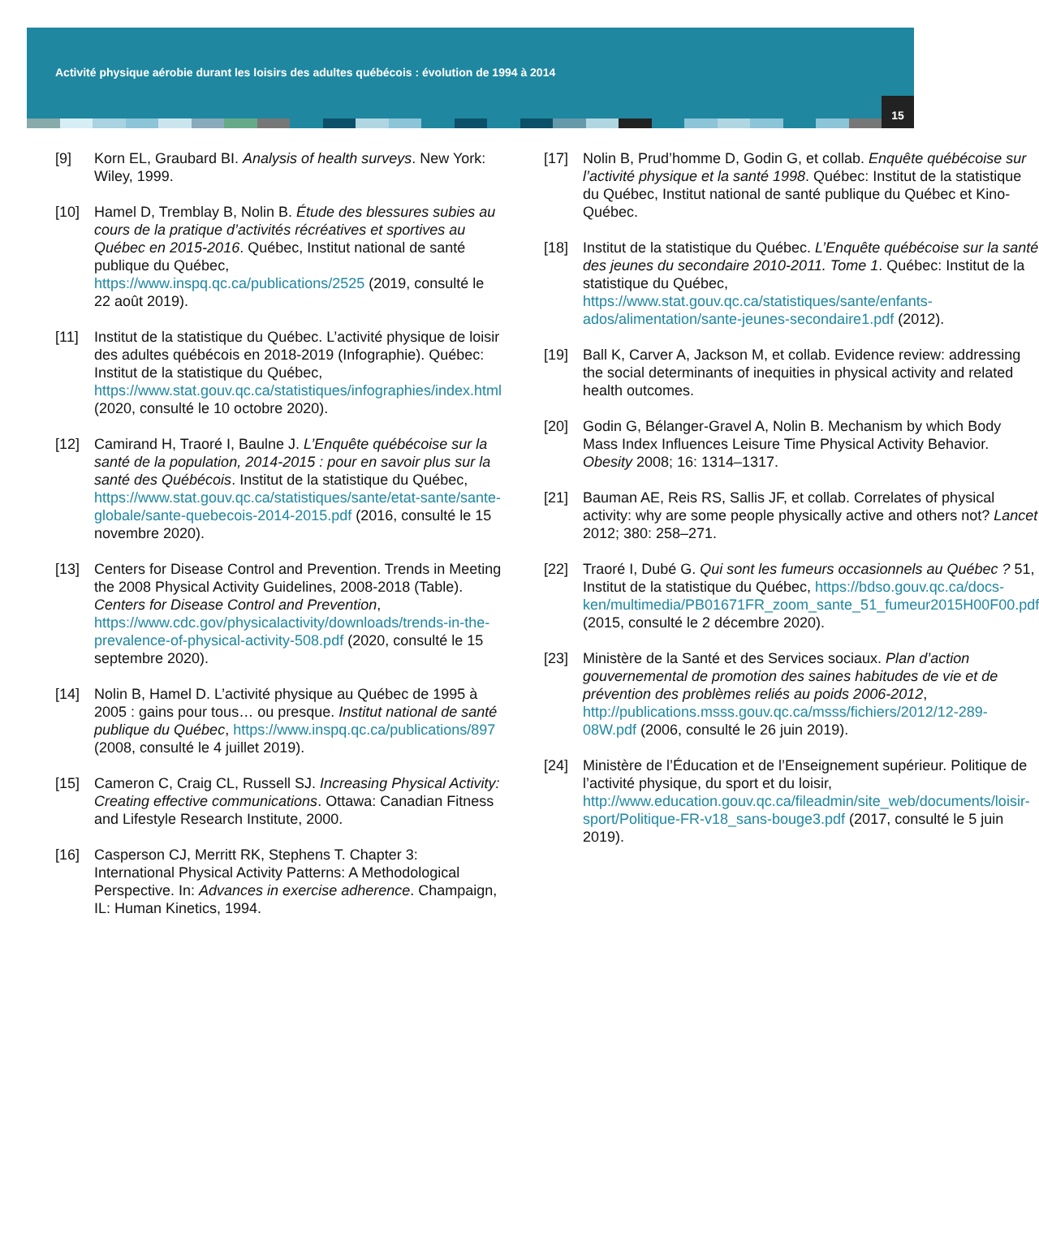Activité physique aérobie durant les loisirs des adultes québécois : évolution de 1994 à 2014
15
[9] Korn EL, Graubard BI. Analysis of health surveys. New York: Wiley, 1999.
[10] Hamel D, Tremblay B, Nolin B. Étude des blessures subies au cours de la pratique d’activités récréatives et sportives au Québec en 2015-2016. Québec, Institut national de santé publique du Québec, https://www.inspq.qc.ca/publications/2525 (2019, consulté le 22 août 2019).
[11] Institut de la statistique du Québec. L’activité physique de loisir des adultes québécois en 2018-2019 (Infographie). Québec: Institut de la statistique du Québec, https://www.stat.gouv.qc.ca/statistiques/infographies/index.html (2020, consulté le 10 octobre 2020).
[12] Camirand H, Traoré I, Baulne J. L’Enquête québécoise sur la santé de la population, 2014-2015 : pour en savoir plus sur la santé des Québécois. Institut de la statistique du Québec, https://www.stat.gouv.qc.ca/statistiques/sante/etat-sante/sante-globale/sante-quebecois-2014-2015.pdf (2016, consulté le 15 novembre 2020).
[13] Centers for Disease Control and Prevention. Trends in Meeting the 2008 Physical Activity Guidelines, 2008-2018 (Table). Centers for Disease Control and Prevention, https://www.cdc.gov/physicalactivity/downloads/trends-in-the-prevalence-of-physical-activity-508.pdf (2020, consulté le 15 septembre 2020).
[14] Nolin B, Hamel D. L’activité physique au Québec de 1995 à 2005 : gains pour tous… ou presque. Institut national de santé publique du Québec, https://www.inspq.qc.ca/publications/897 (2008, consulté le 4 juillet 2019).
[15] Cameron C, Craig CL, Russell SJ. Increasing Physical Activity: Creating effective communications. Ottawa: Canadian Fitness and Lifestyle Research Institute, 2000.
[16] Casperson CJ, Merritt RK, Stephens T. Chapter 3: International Physical Activity Patterns: A Methodological Perspective. In: Advances in exercise adherence. Champaign, IL: Human Kinetics, 1994.
[17] Nolin B, Prud’homme D, Godin G, et collab. Enquête québécoise sur l’activité physique et la santé 1998. Québec: Institut de la statistique du Québec, Institut national de santé publique du Québec et Kino-Québec.
[18] Institut de la statistique du Québec. L’Enquête québécoise sur la santé des jeunes du secondaire 2010-2011. Tome 1. Québec: Institut de la statistique du Québec, https://www.stat.gouv.qc.ca/statistiques/sante/enfants-ados/alimentation/sante-jeunes-secondaire1.pdf (2012).
[19] Ball K, Carver A, Jackson M, et collab. Evidence review: addressing the social determinants of inequities in physical activity and related health outcomes.
[20] Godin G, Bélanger-Gravel A, Nolin B. Mechanism by which Body Mass Index Influences Leisure Time Physical Activity Behavior. Obesity 2008; 16: 1314–1317.
[21] Bauman AE, Reis RS, Sallis JF, et collab. Correlates of physical activity: why are some people physically active and others not? Lancet 2012; 380: 258–271.
[22] Traoré I, Dubé G. Qui sont les fumeurs occasionnels au Québec ? 51, Institut de la statistique du Québec, https://bdso.gouv.qc.ca/docs-ken/multimedia/PB01671FR_zoom_sante_51_fumeur2015H00F00.pdf (2015, consulté le 2 décembre 2020).
[23] Ministère de la Santé et des Services sociaux. Plan d’action gouvernemental de promotion des saines habitudes de vie et de prévention des problèmes reliés au poids 2006-2012, http://publications.msss.gouv.qc.ca/msss/fichiers/2012/12-289-08W.pdf (2006, consulté le 26 juin 2019).
[24] Ministère de l’Éducation et de l’Enseignement supérieur. Politique de l’activité physique, du sport et du loisir, http://www.education.gouv.qc.ca/fileadmin/site_web/documents/loisir-sport/Politique-FR-v18_sans-bouge3.pdf (2017, consulté le 5 juin 2019).